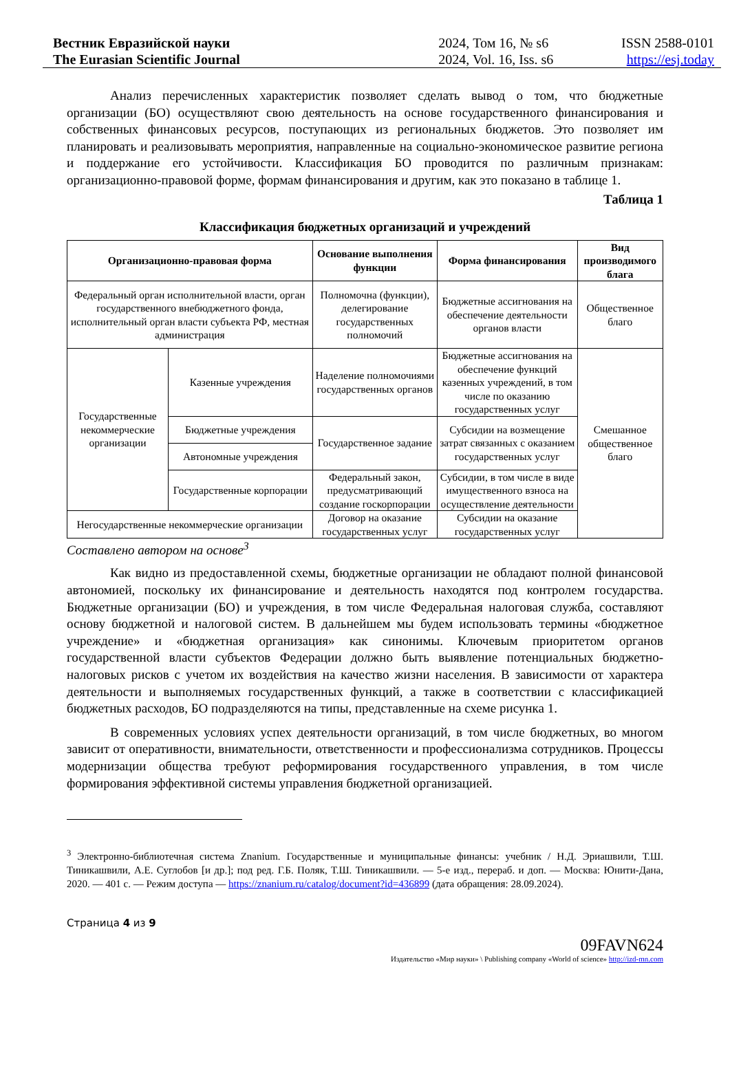Вестник Евразийской науки
The Eurasian Scientific Journal
2024, Том 16, № s6
2024, Vol. 16, Iss. s6
ISSN 2588-0101
https://esj.today
Анализ перечисленных характеристик позволяет сделать вывод о том, что бюджетные организации (БО) осуществляют свою деятельность на основе государственного финансирования и собственных финансовых ресурсов, поступающих из региональных бюджетов. Это позволяет им планировать и реализовывать мероприятия, направленные на социально-экономическое развитие региона и поддержание его устойчивости. Классификация БО проводится по различным признакам: организационно-правовой форме, формам финансирования и другим, как это показано в таблице 1.
Таблица 1
Классификация бюджетных организаций и учреждений
| Организационно-правовая форма | | Основание выполнения функции | Форма финансирования | Вид производимого блага |
| --- | --- | --- | --- | --- |
| Федеральный орган исполнительной власти, орган государственного внебюджетного фонда, исполнительный орган власти субъекта РФ, местная администрация | | Полномочна (функции), делегирование государственных полномочий | Бюджетные ассигнования на обеспечение деятельности органов власти | Общественное благо |
| Государственные некоммерческие организации | Казенные учреждения | Наделение полномочиями государственных органов | Бюджетные ассигнования на обеспечение функций казенных учреждений, в том числе по оказанию государственных услуг | Смешанное общественное благо |
| | Бюджетные учреждения | Государственное задание | Субсидии на возмещение затрат связанных с оказанием государственных услуг | |
| | Автономные учреждения | | | |
| | Государственные корпорации | Федеральный закон, предусматривающий создание госкорпорации | Субсидии, в том числе в виде имущественного взноса на осуществление деятельности | |
| Негосударственные некоммерческие организации | | Договор на оказание государственных услуг | Субсидии на оказание государственных услуг | |
Составлено автором на основе<sup>3</sup>
Как видно из предоставленной схемы, бюджетные организации не обладают полной финансовой автономией, поскольку их финансирование и деятельность находятся под контролем государства. Бюджетные организации (БО) и учреждения, в том числе Федеральная налоговая служба, составляют основу бюджетной и налоговой систем. В дальнейшем мы будем использовать термины «бюджетное учреждение» и «бюджетная организация» как синонимы. Ключевым приоритетом органов государственной власти субъектов Федерации должно быть выявление потенциальных бюджетно-налоговых рисков с учетом их воздействия на качество жизни населения. В зависимости от характера деятельности и выполняемых государственных функций, а также в соответствии с классификацией бюджетных расходов, БО подразделяются на типы, представленные на схеме рисунка 1.
В современных условиях успех деятельности организаций, в том числе бюджетных, во многом зависит от оперативности, внимательности, ответственности и профессионализма сотрудников. Процессы модернизации общества требуют реформирования государственного управления, в том числе формирования эффективной системы управления бюджетной организацией.
<sup>3</sup> Электронно-библиотечная система Znanium. Государственные и муниципальные финансы: учебник / Н.Д. Эриашвили, Т.Ш. Тиникашвили, А.Е. Суглобов [и др.]; под ред. Г.Б. Поляк, Т.Ш. Тиникашвили. — 5-е изд., перераб. и доп. — Москва: Юнити-Дана, 2020. — 401 с. — Режим доступа — https://znanium.ru/catalog/document?id=436899 (дата обращения: 28.09.2024).
Страница 4 из 9
09FAVN624
Издательство «Мир науки» \ Publishing company «World of science» http://izd-mn.com